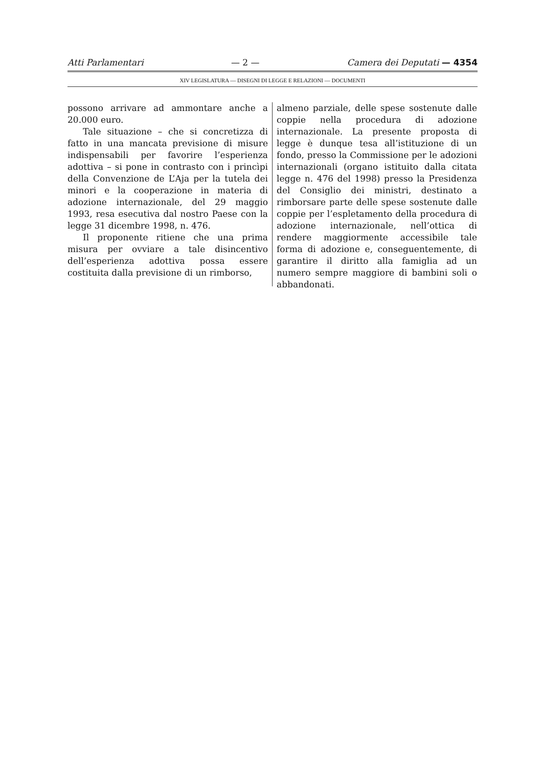Atti Parlamentari — 2 — Camera dei Deputati — 4354
XIV LEGISLATURA — DISEGNI DI LEGGE E RELAZIONI — DOCUMENTI
possono arrivare ad ammontare anche a 20.000 euro.
Tale situazione – che si concretizza di fatto in una mancata previsione di misure indispensabili per favorire l’esperienza adottiva – si pone in contrasto con i princìpi della Convenzione de L’Aja per la tutela dei minori e la cooperazione in materia di adozione internazionale, del 29 maggio 1993, resa esecutiva dal nostro Paese con la legge 31 dicembre 1998, n. 476.
Il proponente ritiene che una prima misura per ovviare a tale disincentivo dell’esperienza adottiva possa essere costituita dalla previsione di un rimborso,
almeno parziale, delle spese sostenute dalle coppie nella procedura di adozione internazionale. La presente proposta di legge è dunque tesa all’istituzione di un fondo, presso la Commissione per le adozioni internazionali (organo istituito dalla citata legge n. 476 del 1998) presso la Presidenza del Consiglio dei ministri, destinato a rimborsare parte delle spese sostenute dalle coppie per l’espletamento della procedura di adozione internazionale, nell’ottica di rendere maggiormente accessibile tale forma di adozione e, conseguentemente, di garantire il diritto alla famiglia ad un numero sempre maggiore di bambini soli o abbandonati.